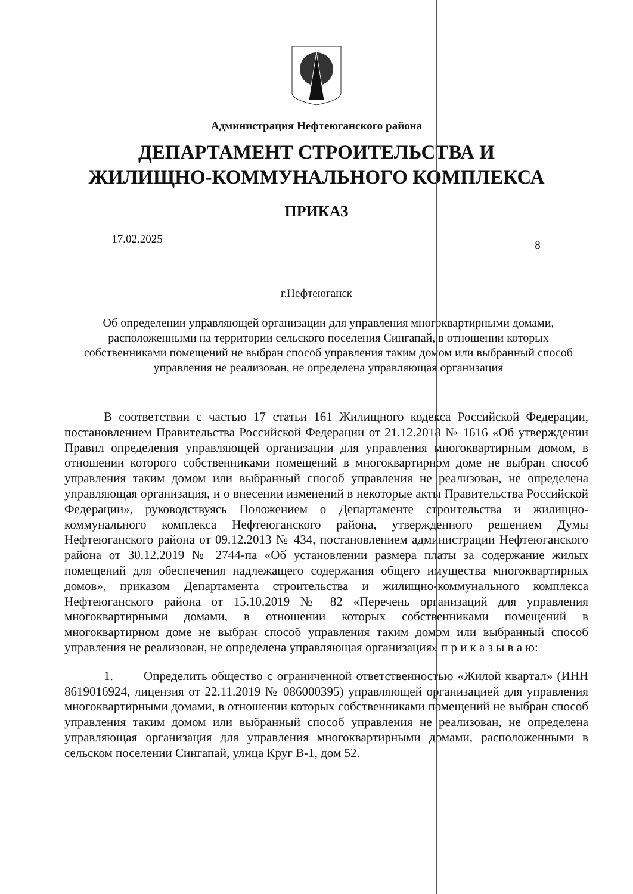Администрация Нефтеюганского района
ДЕПАРТАМЕНТ СТРОИТЕЛЬСТВА И
ЖИЛИЩНО-КОММУНАЛЬНОГО КОМПЛЕКСА
ПРИКАЗ
17.02.2025
8
г.Нефтеюганск
Об определении управляющей организации для управления многоквартирными домами, расположенными на территории сельского поселения Сингапай, в отношении которых собственниками помещений не выбран способ управления таким домом или выбранный способ управления не реализован, не определена управляющая организация
В соответствии с частью 17 статьи 161 Жилищного кодекса Российской Федерации, постановлением Правительства Российской Федерации от 21.12.2018 № 1616 «Об утверждении Правил определения управляющей организации для управления многоквартирным домом, в отношении которого собственниками помещений в многоквартирном доме не выбран способ управления таким домом или выбранный способ управления не реализован, не определена управляющая организация, и о внесении изменений в некоторые акты Правительства Российской Федерации», руководствуясь Положением о Департаменте строительства и жилищно-коммунального комплекса Нефтеюганского района, утвержденного решением Думы Нефтеюганского района от 09.12.2013 № 434, постановлением администрации Нефтеюганского района от 30.12.2019 № 2744-па «Об установлении размера платы за содержание жилых помещений для обеспечения надлежащего содержания общего имущества многоквартирных домов», приказом Департамента строительства и жилищно-коммунального комплекса Нефтеюганского района от 15.10.2019 № 82 «Перечень организаций для управления многоквартирными домами, в отношении которых собственниками помещений в многоквартирном доме не выбран способ управления таким домом или выбранный способ управления не реализован, не определена управляющая организация» п р и к а з ы в а ю:
1. Определить общество с ограниченной ответственностью «Жилой квартал» (ИНН 8619016924, лицензия от 22.11.2019 № 086000395) управляющей организацией для управления многоквартирными домами, в отношении которых собственниками помещений не выбран способ управления таким домом или выбранный способ управления не реализован, не определена управляющая организация для управления многоквартирными домами, расположенными в сельском поселении Сингапай, улица Круг В-1, дом 52.